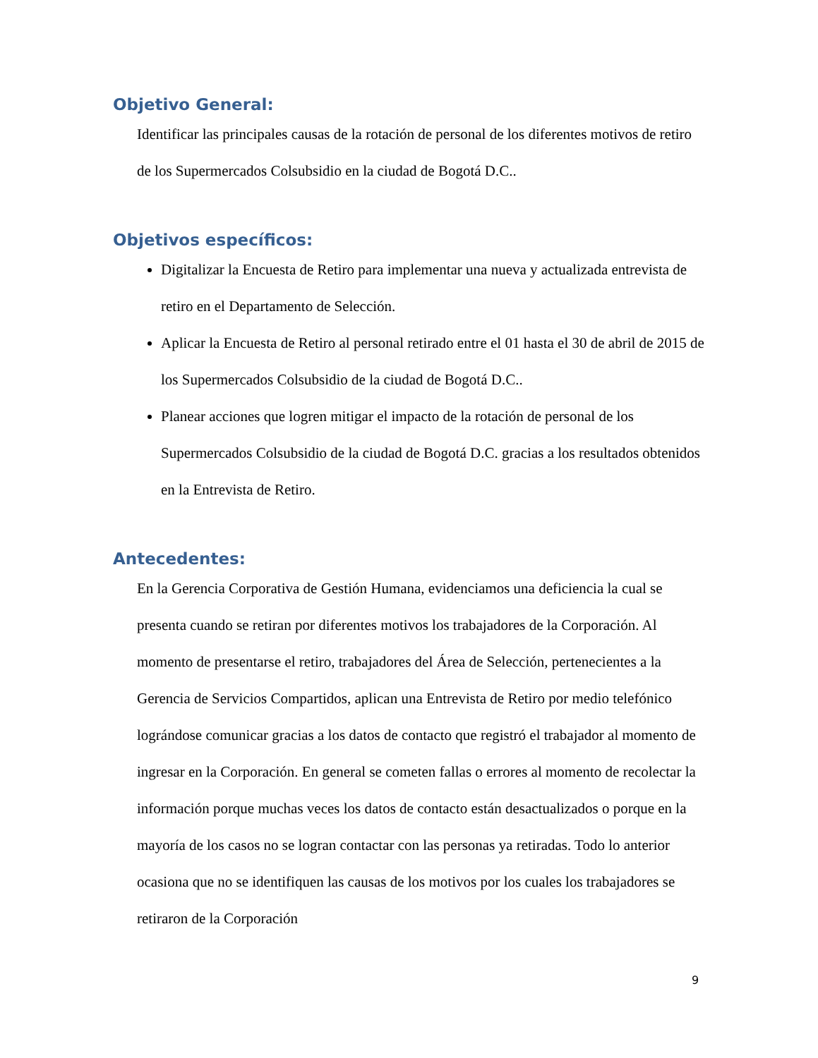Objetivo General:
Identificar las principales causas de la rotación de personal de los diferentes motivos de retiro de los Supermercados Colsubsidio en la ciudad de Bogotá D.C..
Objetivos específicos:
Digitalizar la Encuesta de Retiro para implementar una nueva y actualizada entrevista de retiro en el Departamento de Selección.
Aplicar la Encuesta de Retiro al personal retirado entre el 01 hasta el 30 de abril de 2015 de los Supermercados Colsubsidio de la ciudad de Bogotá D.C..
Planear acciones que logren mitigar el impacto de la rotación de personal de los Supermercados Colsubsidio de la ciudad de Bogotá D.C. gracias a los resultados obtenidos en la Entrevista de Retiro.
Antecedentes:
En la Gerencia Corporativa de Gestión Humana, evidenciamos una deficiencia la cual se presenta cuando se retiran por diferentes motivos los trabajadores de la Corporación. Al momento de presentarse el retiro, trabajadores del Área de Selección, pertenecientes a la Gerencia de Servicios Compartidos, aplican una Entrevista de Retiro por medio telefónico lográndose comunicar gracias a los datos de contacto que registró el trabajador al momento de ingresar en la Corporación. En general se cometen fallas o errores al momento de recolectar la información porque muchas veces los datos de contacto están desactualizados o porque en la mayoría de los casos no se logran contactar con las personas ya retiradas. Todo lo anterior ocasiona que no se identifiquen las causas de los motivos por los cuales los trabajadores se retiraron de la Corporación
9